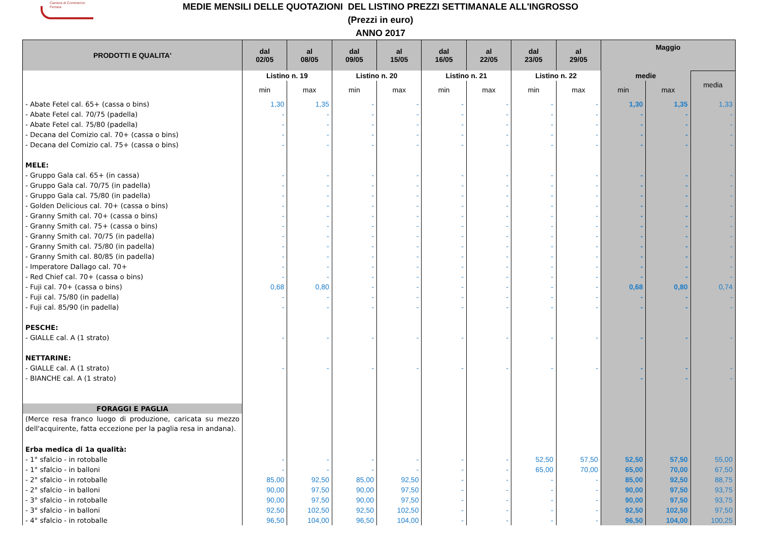Camera di Commercio
Ferrara
MEDIE MENSILI DELLE QUOTAZIONI DEL LISTINO PREZZI SETTIMANALE ALL'INGROSSO
(Prezzi in euro)
ANNO 2017
| PRODOTTI E QUALITA' | dal 02/05 | al 08/05 | dal 09/05 | al 15/05 | dal 16/05 | al 22/05 | dal 23/05 | al 29/05 | Maggio | | |
| --- | --- | --- | --- | --- | --- | --- | --- | --- | --- | --- | --- |
| | Listino n. 19 | | Listino n. 20 | | Listino n. 21 | | Listino n. 22 | | medie | | media |
| | min | max | min | max | min | max | min | max | min | max | |
| - Abate Fetel cal. 65+ (cassa o bins) | 1,30 | 1,35 | - | - | - | - | - | - | 1,30 | 1,35 | 1,33 |
| - Abate Fetel cal. 70/75 (padella) | - | - | - | - | - | - | - | - | - | - | - |
| - Abate Fetel cal. 75/80 (padella) | - | - | - | - | - | - | - | - | - | - | - |
| - Decana del Comizio cal. 70+ (cassa o bins) | - | - | - | - | - | - | - | - | - | - | - |
| - Decana del Comizio cal. 75+ (cassa o bins) | - | - | - | - | - | - | - | - | - | - | - |
| MELE: | | | | | | | | | | | |
| - Gruppo Gala cal. 65+ (in cassa) | - | - | - | - | - | - | - | - | - | - | - |
| - Gruppo Gala cal. 70/75 (in padella) | - | - | - | - | - | - | - | - | - | - | - |
| - Gruppo Gala cal. 75/80 (in padella) | - | - | - | - | - | - | - | - | - | - | - |
| - Golden Delicious cal. 70+ (cassa o bins) | - | - | - | - | - | - | - | - | - | - | - |
| - Granny Smith cal. 70+ (cassa o bins) | - | - | - | - | - | - | - | - | - | - | - |
| - Granny Smith cal. 75+ (cassa o bins) | - | - | - | - | - | - | - | - | - | - | - |
| - Granny Smith cal. 70/75 (in padella) | - | - | - | - | - | - | - | - | - | - | - |
| - Granny Smith cal. 75/80 (in padella) | - | - | - | - | - | - | - | - | - | - | - |
| - Granny Smith cal. 80/85 (in padella) | - | - | - | - | - | - | - | - | - | - | - |
| - Imperatore Dallago cal. 70+ | - | - | - | - | - | - | - | - | - | - | - |
| - Red Chief cal. 70+ (cassa o bins) | - | - | - | - | - | - | - | - | - | - | - |
| - Fuji cal. 70+ (cassa o bins) | 0,68 | 0,80 | - | - | - | - | - | - | 0,68 | 0,80 | 0,74 |
| - Fuji cal. 75/80 (in padella) | - | - | - | - | - | - | - | - | - | - | - |
| - Fuji cal. 85/90 (in padella) | - | - | - | - | - | - | - | - | - | - | - |
| PESCHE: | | | | | | | | | | | |
| - GIALLE cal. A (1 strato) | - | - | - | - | - | - | - | - | - | - | - |
| NETTARINE: | | | | | | | | | | | |
| - GIALLE cal. A (1 strato) | - | - | - | - | - | - | - | - | - | - | - |
| - BIANCHE cal. A (1 strato) | | | | | | | | | - | - | - |
| FORAGGI E PAGLIA | | | | | | | | | | | |
| (Merce resa franco luogo di produzione, caricata su mezzo dell'acquirente, fatta eccezione per la paglia resa in andana). | | | | | | | | | | | |
| Erba medica di 1a qualità: | | | | | | | | | | | |
| - 1° sfalcio - in rotoballe | - | - | - | - | - | - | 52,50 | 57,50 | 52,50 | 57,50 | 55,00 |
| - 1° sfalcio - in balloni | - | - | - | - | - | - | 65,00 | 70,00 | 65,00 | 70,00 | 67,50 |
| - 2° sfalcio - in rotoballe | 85,00 | 92,50 | 85,00 | 92,50 | - | - | - | - | 85,00 | 92,50 | 88,75 |
| - 2° sfalcio - in balloni | 90,00 | 97,50 | 90,00 | 97,50 | - | - | - | - | 90,00 | 97,50 | 93,75 |
| - 3° sfalcio - in rotoballe | 90,00 | 97,50 | 90,00 | 97,50 | - | - | - | - | 90,00 | 97,50 | 93,75 |
| - 3° sfalcio - in balloni | 92,50 | 102,50 | 92,50 | 102,50 | - | - | - | - | 92,50 | 102,50 | 97,50 |
| - 4° sfalcio - in rotoballe | 96,50 | 104,00 | 96,50 | 104,00 | - | - | - | - | 96,50 | 104,00 | 100,25 |